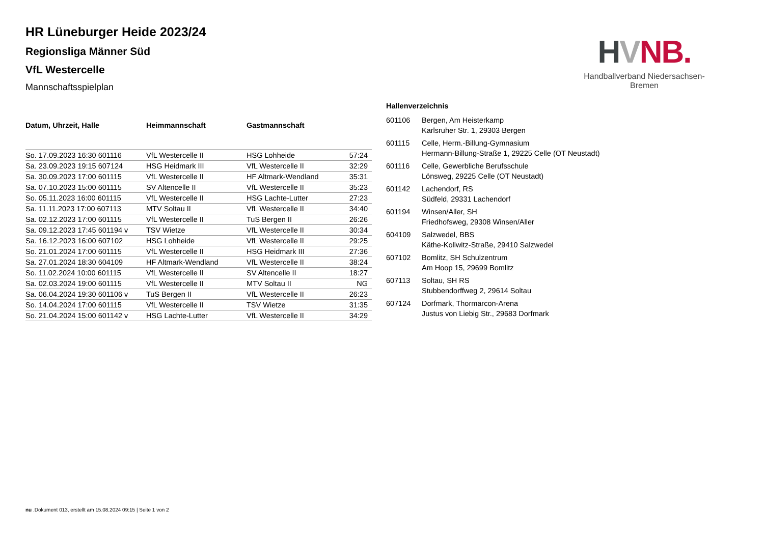HVNB.
Handballverband Niedersachsen-Bremen
HR Lüneburger Heide 2023/24
Regionsliga Männer Süd
VfL Westercelle
Mannschaftsspielplan
| Datum, Uhrzeit, Halle | Heimmannschaft | Gastmannschaft | |
| --- | --- | --- | --- |
| So. 17.09.2023 16:30 601116 | VfL Westercelle II | HSG Lohheide | 57:24 |
| Sa. 23.09.2023 19:15 607124 | HSG Heidmark III | VfL Westercelle II | 32:29 |
| Sa. 30.09.2023 17:00 601115 | VfL Westercelle II | HF Altmark-Wendland | 35:31 |
| Sa. 07.10.2023 15:00 601115 | SV Altencelle II | VfL Westercelle II | 35:23 |
| So. 05.11.2023 16:00 601115 | VfL Westercelle II | HSG Lachte-Lutter | 27:23 |
| Sa. 11.11.2023 17:00 607113 | MTV Soltau II | VfL Westercelle II | 34:40 |
| Sa. 02.12.2023 17:00 601115 | VfL Westercelle II | TuS Bergen II | 26:26 |
| Sa. 09.12.2023 17:45 601194 v | TSV Wietze | VfL Westercelle II | 30:34 |
| Sa. 16.12.2023 16:00 607102 | HSG Lohheide | VfL Westercelle II | 29:25 |
| So. 21.01.2024 17:00 601115 | VfL Westercelle II | HSG Heidmark III | 27:36 |
| Sa. 27.01.2024 18:30 604109 | HF Altmark-Wendland | VfL Westercelle II | 38:24 |
| So. 11.02.2024 10:00 601115 | VfL Westercelle II | SV Altencelle II | 18:27 |
| Sa. 02.03.2024 19:00 601115 | VfL Westercelle II | MTV Soltau II | NG |
| Sa. 06.04.2024 19:30 601106 v | TuS Bergen II | VfL Westercelle II | 26:23 |
| So. 14.04.2024 17:00 601115 | VfL Westercelle II | TSV Wietze | 31:35 |
| So. 21.04.2024 15:00 601142 v | HSG Lachte-Lutter | VfL Westercelle II | 34:29 |
Hallenverzeichnis
| 601106 | Bergen, Am Heisterkamp Karlsruher Str. 1, 29303 Bergen |
| 601115 | Celle, Herm.-Billung-Gymnasium Hermann-Billung-Straße 1, 29225 Celle (OT Neustadt) |
| 601116 | Celle, Gewerbliche Berufsschule Lönsweg, 29225 Celle (OT Neustadt) |
| 601142 | Lachendorf, RS Südfeld, 29331 Lachendorf |
| 601194 | Winsen/Aller, SH Friedhofsweg, 29308 Winsen/Aller |
| 604109 | Salzwedel, BBS Käthe-Kollwitz-Straße, 29410 Salzwedel |
| 607102 | Bomlitz, SH Schulzentrum Am Hoop 15, 29699 Bomlitz |
| 607113 | Soltau, SH RS Stubbendorffweg 2, 29614 Soltau |
| 607124 | Dorfmark, Thormarcon-Arena Justus von Liebig Str., 29683 Dorfmark |
nu .Dokument 013, erstellt am 15.08.2024 09:15 | Seite 1 von 2